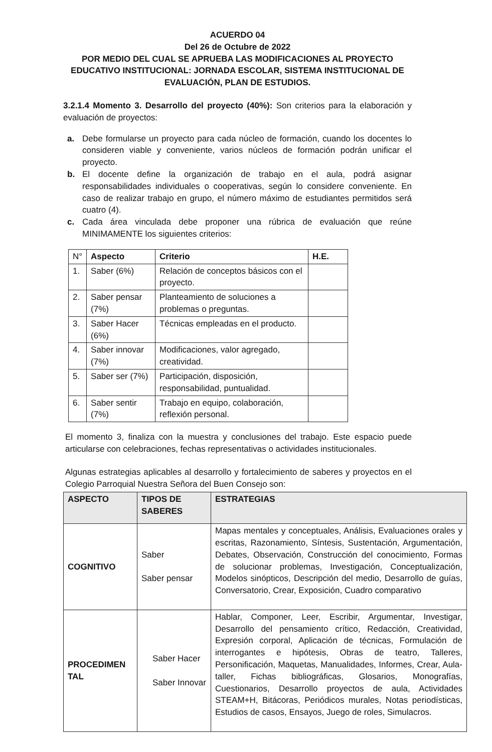ACUERDO 04
Del 26 de Octubre de 2022
POR MEDIO DEL CUAL SE APRUEBA LAS MODIFICACIONES AL PROYECTO EDUCATIVO INSTITUCIONAL: JORNADA ESCOLAR, SISTEMA INSTITUCIONAL DE EVALUACIÓN, PLAN DE ESTUDIOS.
3.2.1.4 Momento 3. Desarrollo del proyecto (40%): Son criterios para la elaboración y evaluación de proyectos:
a. Debe formularse un proyecto para cada núcleo de formación, cuando los docentes lo consideren viable y conveniente, varios núcleos de formación podrán unificar el proyecto.
b. El docente define la organización de trabajo en el aula, podrá asignar responsabilidades individuales o cooperativas, según lo considere conveniente. En caso de realizar trabajo en grupo, el número máximo de estudiantes permitidos será cuatro (4).
c. Cada área vinculada debe proponer una rúbrica de evaluación que reúne MINIMAMENTE los siguientes criterios:
| N° | Aspecto | Criterio | H.E. |
| --- | --- | --- | --- |
| 1. | Saber (6%) | Relación de conceptos básicos con el proyecto. | |
| 2. | Saber pensar (7%) | Planteamiento de soluciones a problemas o preguntas. | |
| 3. | Saber Hacer (6%) | Técnicas empleadas en el producto. | |
| 4. | Saber innovar (7%) | Modificaciones, valor agregado, creatividad. | |
| 5. | Saber ser (7%) | Participación, disposición, responsabilidad, puntualidad. | |
| 6. | Saber sentir (7%) | Trabajo en equipo, colaboración, reflexión personal. | |
El momento 3, finaliza con la muestra y conclusiones del trabajo. Este espacio puede articularse con celebraciones, fechas representativas o actividades institucionales.
Algunas estrategias aplicables al desarrollo y fortalecimiento de saberes y proyectos en el Colegio Parroquial Nuestra Señora del Buen Consejo son:
| ASPECTO | TIPOS DE SABERES | ESTRATEGIAS |
| --- | --- | --- |
| COGNITIVO | Saber Saber pensar | Mapas mentales y conceptuales, Análisis, Evaluaciones orales y escritas, Razonamiento, Síntesis, Sustentación, Argumentación, Debates, Observación, Construcción del conocimiento, Formas de solucionar problemas, Investigación, Conceptualización, Modelos sinópticos, Descripción del medio, Desarrollo de guías, Conversatorio, Crear, Exposición, Cuadro comparativo |
| PROCEDIMEN TAL | Saber Hacer Saber Innovar | Hablar, Componer, Leer, Escribir, Argumentar, Investigar, Desarrollo del pensamiento crítico, Redacción, Creatividad, Expresión corporal, Aplicación de técnicas, Formulación de interrogantes e hipótesis, Obras de teatro, Talleres, Personificación, Maquetas, Manualidades, Informes, Crear, Aula-taller, Fichas bibliográficas, Glosarios, Monografías, Cuestionarios, Desarrollo proyectos de aula, Actividades STEAM+H, Bitácoras, Periódicos murales, Notas periodísticas, Estudios de casos, Ensayos, Juego de roles, Simulacros. |